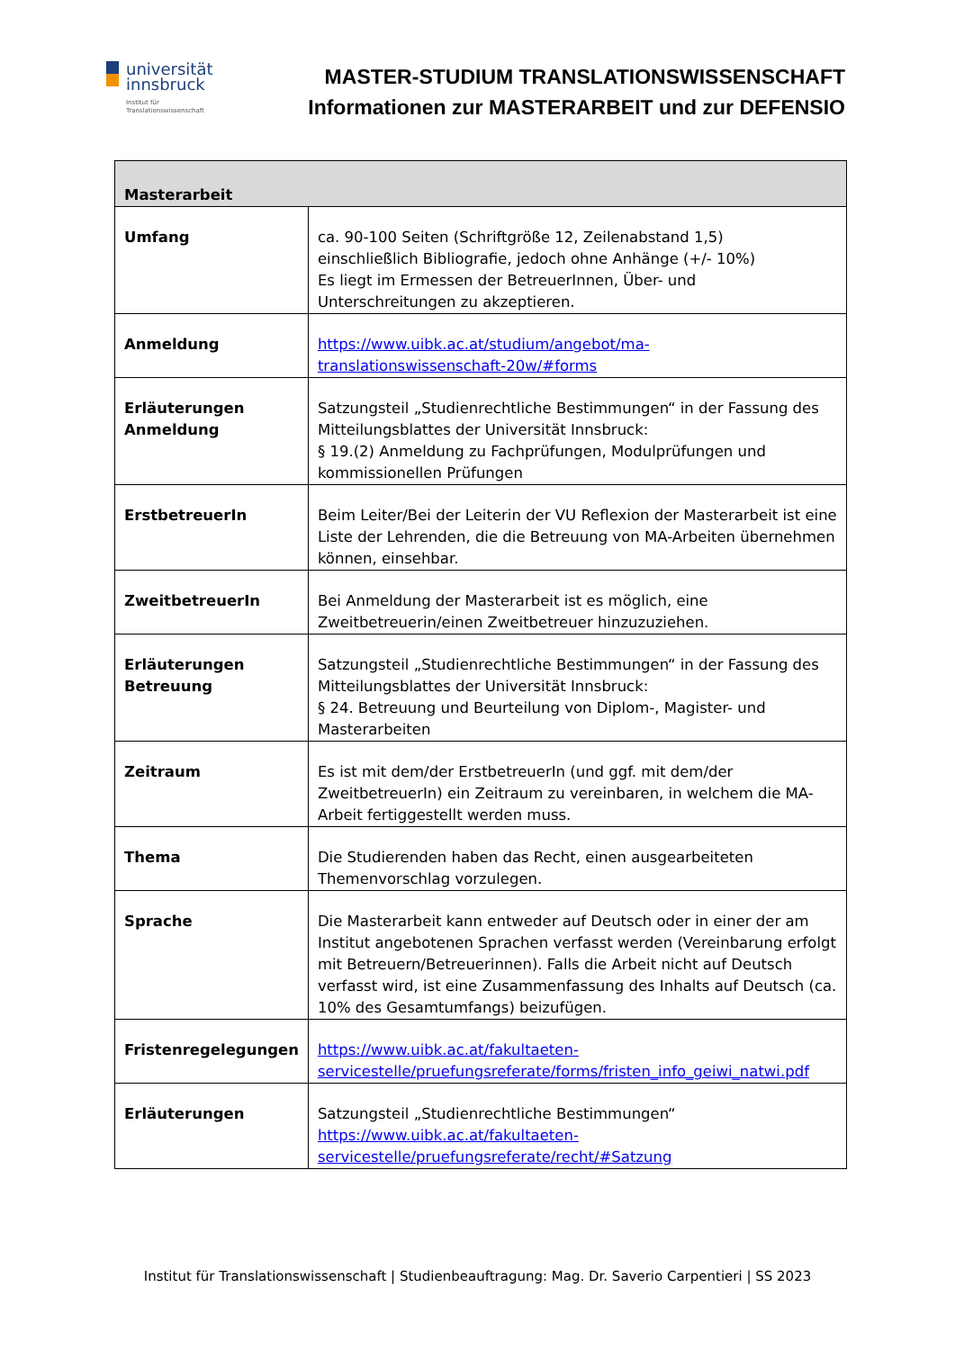universität
innsbruck
Institut für
Translationswissenschaft
MASTER-STUDIUM TRANSLATIONSWISSENSCHAFT
Informationen zur MASTERARBEIT und zur DEFENSIO
| Masterarbeit | |
| --- | --- |
| Umfang | ca. 90-100 Seiten (Schriftgröße 12, Zeilenabstand 1,5) einschließlich Bibliografie, jedoch ohne Anhänge (+/- 10%) Es liegt im Ermessen der BetreuerInnen, Über- und Unterschreitungen zu akzeptieren. |
| Anmeldung | https://www.uibk.ac.at/studium/angebot/ma-translationswissenschaft-20w/#forms |
| Erläuterungen Anmeldung | Satzungsteil „Studienrechtliche Bestimmungen“ in der Fassung des Mitteilungsblattes der Universität Innsbruck: § 19.(2) Anmeldung zu Fachprüfungen, Modulprüfungen und kommissionellen Prüfungen |
| ErstbetreuerIn | Beim Leiter/Bei der Leiterin der VU Reflexion der Masterarbeit ist eine Liste der Lehrenden, die die Betreuung von MA-Arbeiten übernehmen können, einsehbar. |
| ZweitbetreuerIn | Bei Anmeldung der Masterarbeit ist es möglich, eine Zweitbetreuerin/einen Zweitbetreuer hinzuzuziehen. |
| Erläuterungen Betreuung | Satzungsteil „Studienrechtliche Bestimmungen“ in der Fassung des Mitteilungsblattes der Universität Innsbruck: § 24. Betreuung und Beurteilung von Diplom-, Magister- und Masterarbeiten |
| Zeitraum | Es ist mit dem/der ErstbetreuerIn (und ggf. mit dem/der ZweitbetreuerIn) ein Zeitraum zu vereinbaren, in welchem die MA-Arbeit fertiggestellt werden muss. |
| Thema | Die Studierenden haben das Recht, einen ausgearbeiteten Themenvorschlag vorzulegen. |
| Sprache | Die Masterarbeit kann entweder auf Deutsch oder in einer der am Institut angebotenen Sprachen verfasst werden (Vereinbarung erfolgt mit Betreuern/Betreuerinnen). Falls die Arbeit nicht auf Deutsch verfasst wird, ist eine Zusammenfassung des Inhalts auf Deutsch (ca. 10% des Gesamtumfangs) beizufügen. |
| Fristenregelegungen | https://www.uibk.ac.at/fakultaeten-servicestelle/pruefungsreferate/forms/fristen_info_geiwi_natwi.pdf |
| Erläuterungen | Satzungsteil „Studienrechtliche Bestimmungen“ https://www.uibk.ac.at/fakultaeten-servicestelle/pruefungsreferate/recht/#Satzung |
Institut für Translationswissenschaft | Studienbeauftragung: Mag. Dr. Saverio Carpentieri | SS 2023